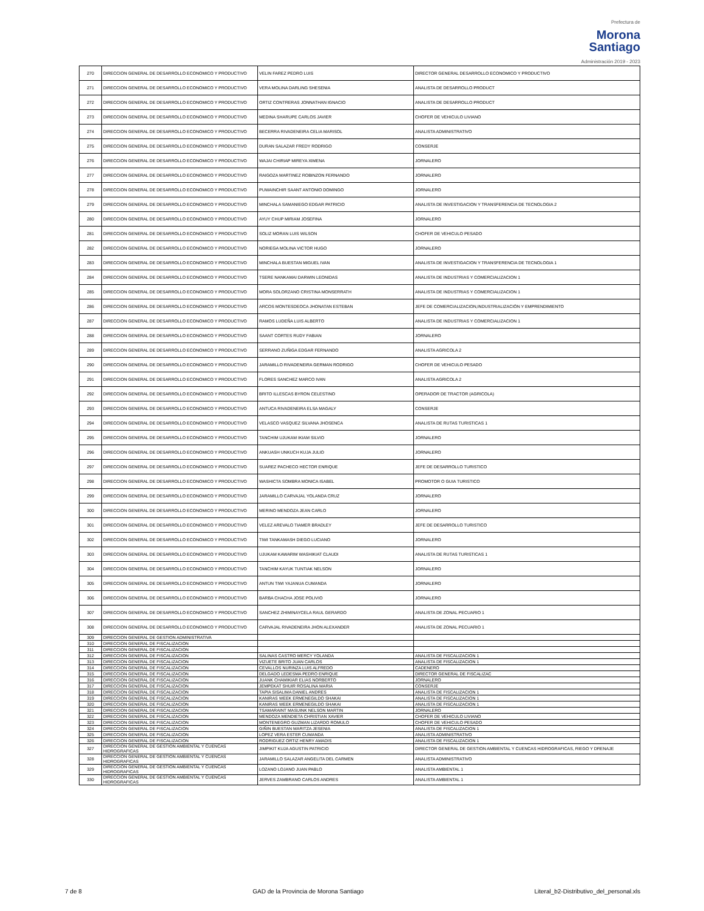Prefectura de
Morona
Santiago
Administración 2019 - 2023
| 270 | DIRECCION GENERAL DE DESARROLLO ECONOMICO Y PRODUCTIVO | VELIN FAREZ PEDRO LUIS | DIRECTOR GENERAL DESARROLLO ECONOMICO Y PRODUCTIVO |
| 271 | DIRECCION GENERAL DE DESARROLLO ECONOMICO Y PRODUCTIVO | VERA MOLINA DARLING SHESENIA | ANALISTA DE DESARROLLO PRODUCT |
| 272 | DIRECCION GENERAL DE DESARROLLO ECONOMICO Y PRODUCTIVO | ORTIZ CONTRERAS JONNATHAN IGNACIO | ANALISTA DE DESARROLLO PRODUCT |
| 273 | DIRECCION GENERAL DE DESARROLLO ECONOMICO Y PRODUCTIVO | MEDINA SHARUPE CARLOS JAVIER | CHOFER DE VEHICULO LIVIANO |
| 274 | DIRECCION GENERAL DE DESARROLLO ECONOMICO Y PRODUCTIVO | BECERRA RIVADENEIRA CELIA MARISOL | ANALISTA ADMINISTRATIVO |
| 275 | DIRECCION GENERAL DE DESARROLLO ECONOMICO Y PRODUCTIVO | DURAN SALAZAR FREDY RODRIGO | CONSERJE |
| 276 | DIRECCION GENERAL DE DESARROLLO ECONOMICO Y PRODUCTIVO | WAJAI CHIRIAP MIREYA XIMENA | JORNALERO |
| 277 | DIRECCION GENERAL DE DESARROLLO ECONOMICO Y PRODUCTIVO | RAIGOZA MARTINEZ ROBINZON FERNANDO | JORNALERO |
| 278 | DIRECCION GENERAL DE DESARROLLO ECONOMICO Y PRODUCTIVO | PUWAINCHIR SAANT ANTONIO DOMINGO | JORNALERO |
| 279 | DIRECCION GENERAL DE DESARROLLO ECONOMICO Y PRODUCTIVO | MINCHALA SAMANIEGO EDGAR PATRICIO | ANALISTA DE INVESTIGACION Y TRANSFERENCIA DE TECNOLOGIA 2 |
| 280 | DIRECCION GENERAL DE DESARROLLO ECONOMICO Y PRODUCTIVO | AYUY CHUP MIRIAM JOSEFINA | JORNALERO |
| 281 | DIRECCION GENERAL DE DESARROLLO ECONOMICO Y PRODUCTIVO | SOLIZ MORAN LUIS WILSON | CHOFER DE VEHICULO PESADO |
| 282 | DIRECCION GENERAL DE DESARROLLO ECONOMICO Y PRODUCTIVO | NORIEGA MOLINA VICTOR HUGO | JORNALERO |
| 283 | DIRECCION GENERAL DE DESARROLLO ECONOMICO Y PRODUCTIVO | MINCHALA BUESTAN MIGUEL IVAN | ANALISTA DE INVESTIGACION Y TRANSFERENCIA DE TECNOLOGIA 1 |
| 284 | DIRECCION GENERAL DE DESARROLLO ECONOMICO Y PRODUCTIVO | TSERE NANKAMAI DARWIN LEONIDAS | ANALISTA DE INDUSTRIAS Y COMERCIALIZACION 1 |
| 285 | DIRECCION GENERAL DE DESARROLLO ECONOMICO Y PRODUCTIVO | MORA SOLORZANO CRISTINA MONSERRATH | ANALISTA DE INDUSTRIAS Y COMERCIALIZACION 1 |
| 286 | DIRECCION GENERAL DE DESARROLLO ECONOMICO Y PRODUCTIVO | ARCOS MONTESDEOCA JHONATAN ESTEBAN | JEFE DE COMERCIALIZACION,INDUSTRIALIZACIÓN Y EMPRENDIMIENTO |
| 287 | DIRECCION GENERAL DE DESARROLLO ECONOMICO Y PRODUCTIVO | RAMOS LUDEÑA LUIS ALBERTO | ANALISTA DE INDUSTRIAS Y COMERCIALIZACION 1 |
| 288 | DIRECCION GENERAL DE DESARROLLO ECONOMICO Y PRODUCTIVO | SAANT CORTES RUDY FABIAN | JORNALERO |
| 289 | DIRECCION GENERAL DE DESARROLLO ECONOMICO Y PRODUCTIVO | SERRANO ZUÑIGA EDGAR FERNANDO | ANALISTA AGRICOLA 2 |
| 290 | DIRECCION GENERAL DE DESARROLLO ECONOMICO Y PRODUCTIVO | JARAMILLO RIVADENEIRA GERMAN RODRIGO | CHOFER DE VEHICULO PESADO |
| 291 | DIRECCION GENERAL DE DESARROLLO ECONOMICO Y PRODUCTIVO | FLORES SANCHEZ MARCO IVAN | ANALISTA AGRICOLA 2 |
| 292 | DIRECCION GENERAL DE DESARROLLO ECONOMICO Y PRODUCTIVO | BRITO ILLESCAS BYRON CELESTINO | OPERADOR DE TRACTOR (AGRICOLA) |
| 293 | DIRECCION GENERAL DE DESARROLLO ECONOMICO Y PRODUCTIVO | ANTUCA RIVADENEIRA ELSA MAGALY | CONSERJE |
| 294 | DIRECCION GENERAL DE DESARROLLO ECONOMICO Y PRODUCTIVO | VELASCO VASQUEZ SILVANA JHOSENCA | ANALISTA DE RUTAS TURISTICAS 1 |
| 295 | DIRECCION GENERAL DE DESARROLLO ECONOMICO Y PRODUCTIVO | TANCHIM UJUKAM IKIAM SILVIO | JORNALERO |
| 296 | DIRECCION GENERAL DE DESARROLLO ECONOMICO Y PRODUCTIVO | ANKUASH UNKUCH KUJA JULIO | JORNALERO |
| 297 | DIRECCION GENERAL DE DESARROLLO ECONOMICO Y PRODUCTIVO | SUAREZ PACHECO HECTOR ENRIQUE | JEFE DE DESARROLLO TURISTICO |
| 298 | DIRECCION GENERAL DE DESARROLLO ECONOMICO Y PRODUCTIVO | WASHICTA SOMBRA MONICA ISABEL | PROMOTOR O GUIA TURISTICO |
| 299 | DIRECCION GENERAL DE DESARROLLO ECONOMICO Y PRODUCTIVO | JARAMILLO CARVAJAL YOLANDA CRUZ | JORNALERO |
| 300 | DIRECCION GENERAL DE DESARROLLO ECONOMICO Y PRODUCTIVO | MERINO MENDOZA JEAN CARLO | JORNALERO |
| 301 | DIRECCION GENERAL DE DESARROLLO ECONOMICO Y PRODUCTIVO | VELEZ AREVALO TIAMER BRADLEY | JEFE DE DESARROLLO TURISTICO |
| 302 | DIRECCION GENERAL DE DESARROLLO ECONOMICO Y PRODUCTIVO | TIWI TANKAMASH DIEGO LUCIANO | JORNALERO |
| 303 | DIRECCION GENERAL DE DESARROLLO ECONOMICO Y PRODUCTIVO | UJUKAM KAWARIM WASHIKIAT CLAUDI | ANALISTA DE RUTAS TURISTICAS 1 |
| 304 | DIRECCION GENERAL DE DESARROLLO ECONOMICO Y PRODUCTIVO | TANCHIM KAYUK TUNTIAK NELSON | JORNALERO |
| 305 | DIRECCION GENERAL DE DESARROLLO ECONOMICO Y PRODUCTIVO | ANTUN TIWI YAJANUA CUMANDA | JORNALERO |
| 306 | DIRECCION GENERAL DE DESARROLLO ECONOMICO Y PRODUCTIVO | BARBA CHACHA JOSE POLIVIO | JORNALERO |
| 307 | DIRECCION GENERAL DE DESARROLLO ECONOMICO Y PRODUCTIVO | SANCHEZ ZHIMINAYCELA RAUL GERARDO | ANALISTA DE ZONAL PECUARIO 1 |
| 308 | DIRECCION GENERAL DE DESARROLLO ECONOMICO Y PRODUCTIVO | CARVAJAL RIVADENEIRA JHON ALEXANDER | ANALISTA DE ZONAL PECUARIO 1 |
| 309 | DIRECCION GENERAL DE GESTION ADMINISTRATIVA | | |
| 310 | DIRECCION GENERAL DE FISCALIZACION | | |
| 311 | DIRECCION GENERAL DE FISCALIZACION | | |
| 312 | DIRECCION GENERAL DE FISCALIZACION | SALINAS CASTRO MERCY YOLANDA | ANALISTA DE FISCALIZACION 1 |
| 313 | DIRECCION GENERAL DE FISCALIZACION | VIZUETE BRITO JUAN CARLOS | ANALISTA DE FISCALIZACION 1 |
| 314 | DIRECCION GENERAL DE FISCALIZACION | CEVALLOS NURINZA LUIS ALFREDO | CADENERO |
| 315 | DIRECCION GENERAL DE FISCALIZACION | DELGADO LEDESMA PEDRO ENRIQUE | DIRECTOR GENERAL DE FISCALIZAC |
| 316 | DIRECCION GENERAL DE FISCALIZACION | JUANK CHAMIKIAR ELIAS NORBERTO | JORNALERO |
| 317 | DIRECCION GENERAL DE FISCALIZACION | JEMPEKAT SHUIR ROSALINA MARIA | CONSERJE |
| 318 | DIRECCION GENERAL DE FISCALIZACION | TAPIA SISALIMA DANIEL ANDRES | ANALISTA DE FISCALIZACION 1 |
| 319 | DIRECCION GENERAL DE FISCALIZACION | KANIRAS WEEK ERMENEGILDO SHAKAI | ANALISTA DE FISCALIZACION 1 |
| 320 | DIRECCION GENERAL DE FISCALIZACION | KANIRAS WEEK ERMENEGILDO SHAKAI | ANALISTA DE FISCALIZACION 1 |
| 321 | DIRECCION GENERAL DE FISCALIZACION | TSAMARAINT MASUINK NELSON MARTIN | JORNALERO |
| 322 | DIRECCION GENERAL DE FISCALIZACION | MENDOZA MENDIETA CHRISTIAN XAVIER | CHOFER DE VEHICULO LIVIANO |
| 323 | DIRECCION GENERAL DE FISCALIZACION | MONTENEGRO GUZMAN LIZARDO ROMULO | CHOFER DE VEHICULO PESADO |
| 324 | DIRECCION GENERAL DE FISCALIZACION | GIÑIN BUESTAN MARITZA JESENIA | ANALISTA DE FISCALIZACION 1 |
| 325 | DIRECCION GENERAL DE FISCALIZACION | LOPEZ VERA ESTER CUMANDA | ANALISTA ADMINISTRATIVO |
| 326 | DIRECCION GENERAL DE FISCALIZACION | RODRIGUEZ ORTIZ HENRY AMADIS | ANALISTA DE FISCALIZACION 1 |
| 327 | DIRECCION GENERAL DE GESTION AMBIENTAL Y CUENCAS HIDROGRAFICAS | JIMPIKIT KUJA AGUSTIN PATRICIO | DIRECTOR GENERAL DE GESTION AMBIENTAL Y CUENCAS HIDROGRAFICAS, RIEGO Y DRENAJE |
| 328 | DIRECCION GENERAL DE GESTION AMBIENTAL Y CUENCAS HIDROGRAFICAS | JARAMILLO SALAZAR ANGELITA DEL CARMEN | ANALISTA ADMINISTRATIVO |
| 329 | DIRECCION GENERAL DE GESTION AMBIENTAL Y CUENCAS HIDROGRAFICAS | LOZANO LOJANO JUAN PABLO | ANALISTA AMBIENTAL 1 |
| 330 | DIRECCION GENERAL DE GESTION AMBIENTAL Y CUENCAS HIDROGRAFICAS | JERVES ZAMBRANO CARLOS ANDRES | ANALISTA AMBIENTAL 1 |
7 de 8 GAD de la Provincia de Morona Santiago Literal_b2-Distributivo_del_personal.xls